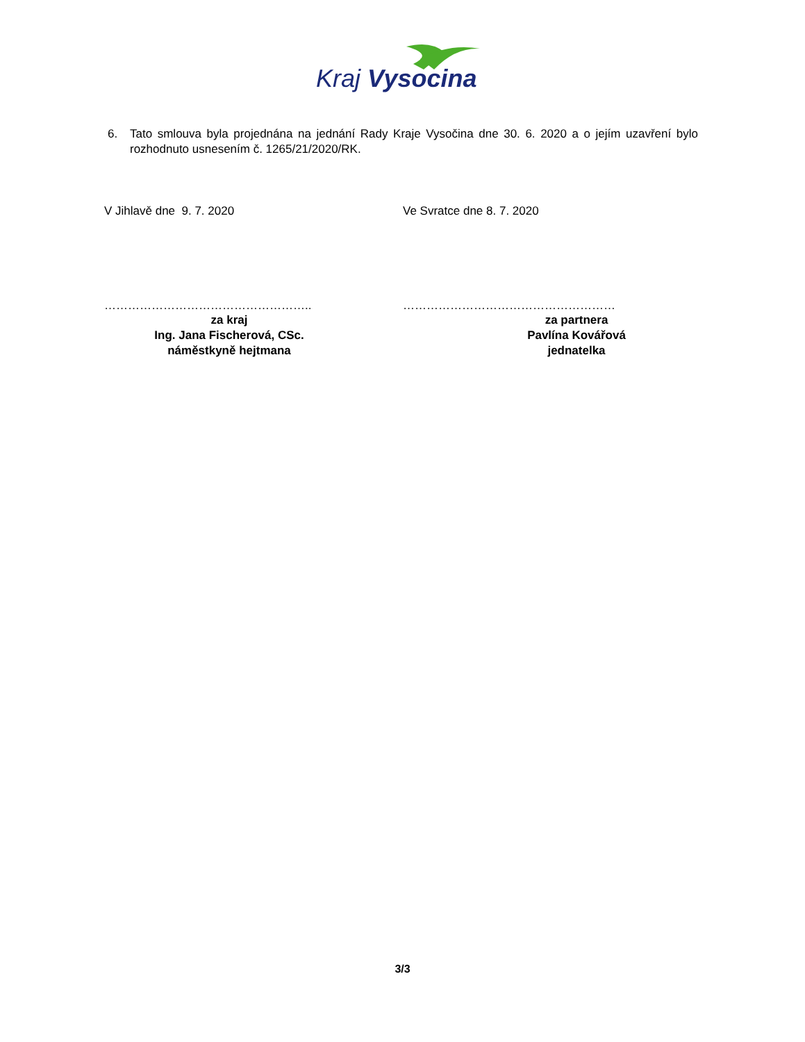Kraj Vysocina
6. Tato smlouva byla projednána na jednání Rady Kraje Vysočina dne 30. 6. 2020 a o jejím uzavření bylo rozhodnuto usnesením č. 1265/21/2020/RK.
V Jihlavě dne 9. 7. 2020 Ve Svratce dne 8. 7. 2020
…………………………………………….. ………………………………………………
za kraj
Ing. Jana Fischerová, CSc.
náměstkyně hejtmana
za partnera
Pavlína Kovářová
jednatelka
3/3